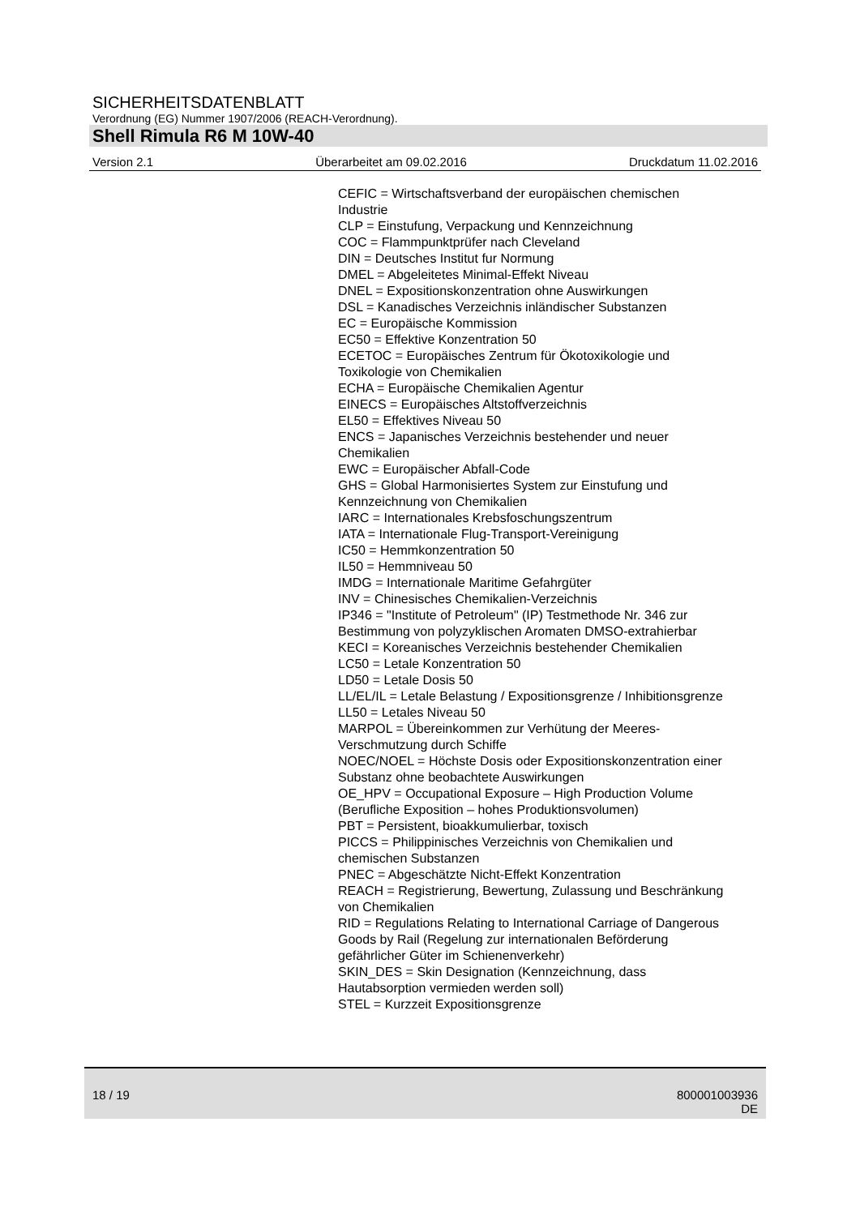SICHERHEITSDATENBLATT
Verordnung (EG) Nummer 1907/2006 (REACH-Verordnung).
Shell Rimula R6 M 10W-40
Version 2.1 Überarbeitet am 09.02.2016 Druckdatum 11.02.2016
CEFIC = Wirtschaftsverband der europäischen chemischen Industrie
CLP = Einstufung, Verpackung und Kennzeichnung
COC = Flammpunktprüfer nach Cleveland
DIN = Deutsches Institut fur Normung
DMEL = Abgeleitetes Minimal-Effekt Niveau
DNEL = Expositionskonzentration ohne Auswirkungen
DSL = Kanadisches Verzeichnis inländischer Substanzen
EC = Europäische Kommission
EC50 = Effektive Konzentration 50
ECETOC = Europäisches Zentrum für Ökotoxikologie und Toxikologie von Chemikalien
ECHA = Europäische Chemikalien Agentur
EINECS = Europäisches Altstoffverzeichnis
EL50 = Effektives Niveau 50
ENCS = Japanisches Verzeichnis bestehender und neuer Chemikalien
EWC = Europäischer Abfall-Code
GHS = Global Harmonisiertes System zur Einstufung und Kennzeichnung von Chemikalien
IARC = Internationales Krebsfoschungszentrum
IATA = Internationale Flug-Transport-Vereinigung
IC50 = Hemmkonzentration 50
IL50 = Hemmniveau 50
IMDG = Internationale Maritime Gefahrgüter
INV = Chinesisches Chemikalien-Verzeichnis
IP346 = "Institute of Petroleum" (IP) Testmethode Nr. 346 zur Bestimmung von polyzyklischen Aromaten DMSO-extrahierbar
KECI = Koreanisches Verzeichnis bestehender Chemikalien
LC50 = Letale Konzentration 50
LD50 = Letale Dosis 50
LL/EL/IL = Letale Belastung / Expositionsgrenze / Inhibitionsgrenze
LL50 = Letales Niveau 50
MARPOL = Übereinkommen zur Verhütung der Meeres-Verschmutzung durch Schiffe
NOEC/NOEL = Höchste Dosis oder Expositionskonzentration einer Substanz ohne beobachtete Auswirkungen
OE_HPV = Occupational Exposure – High Production Volume (Berufliche Exposition – hohes Produktionsvolumen)
PBT = Persistent, bioakkumulierbar, toxisch
PICCS = Philippinisches Verzeichnis von Chemikalien und chemischen Substanzen
PNEC = Abgeschätzte Nicht-Effekt Konzentration
REACH = Registrierung, Bewertung, Zulassung und Beschränkung von Chemikalien
RID = Regulations Relating to International Carriage of Dangerous Goods by Rail (Regelung zur internationalen Beförderung gefährlicher Güter im Schienenverkehr)
SKIN_DES = Skin Designation (Kennzeichnung, dass Hautabsorption vermieden werden soll)
STEL = Kurzzeit Expositionsgrenze
18 / 19 800001003936
DE